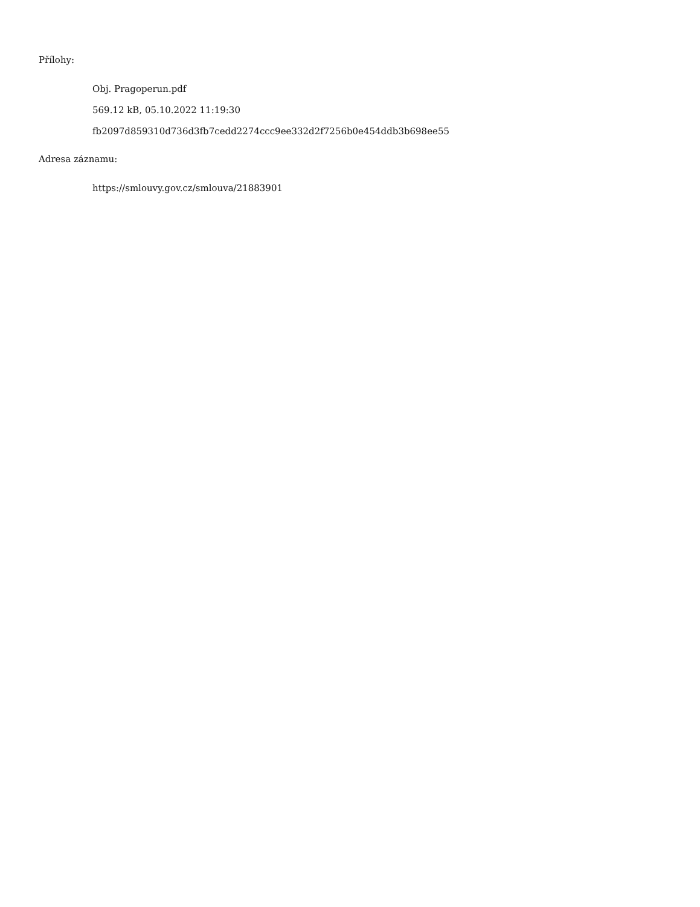Přílohy:
Obj. Pragoperun.pdf
569.12 kB, 05.10.2022 11:19:30
fb2097d859310d736d3fb7cedd2274ccc9ee332d2f7256b0e454ddb3b698ee55
Adresa záznamu:
https://smlouvy.gov.cz/smlouva/21883901